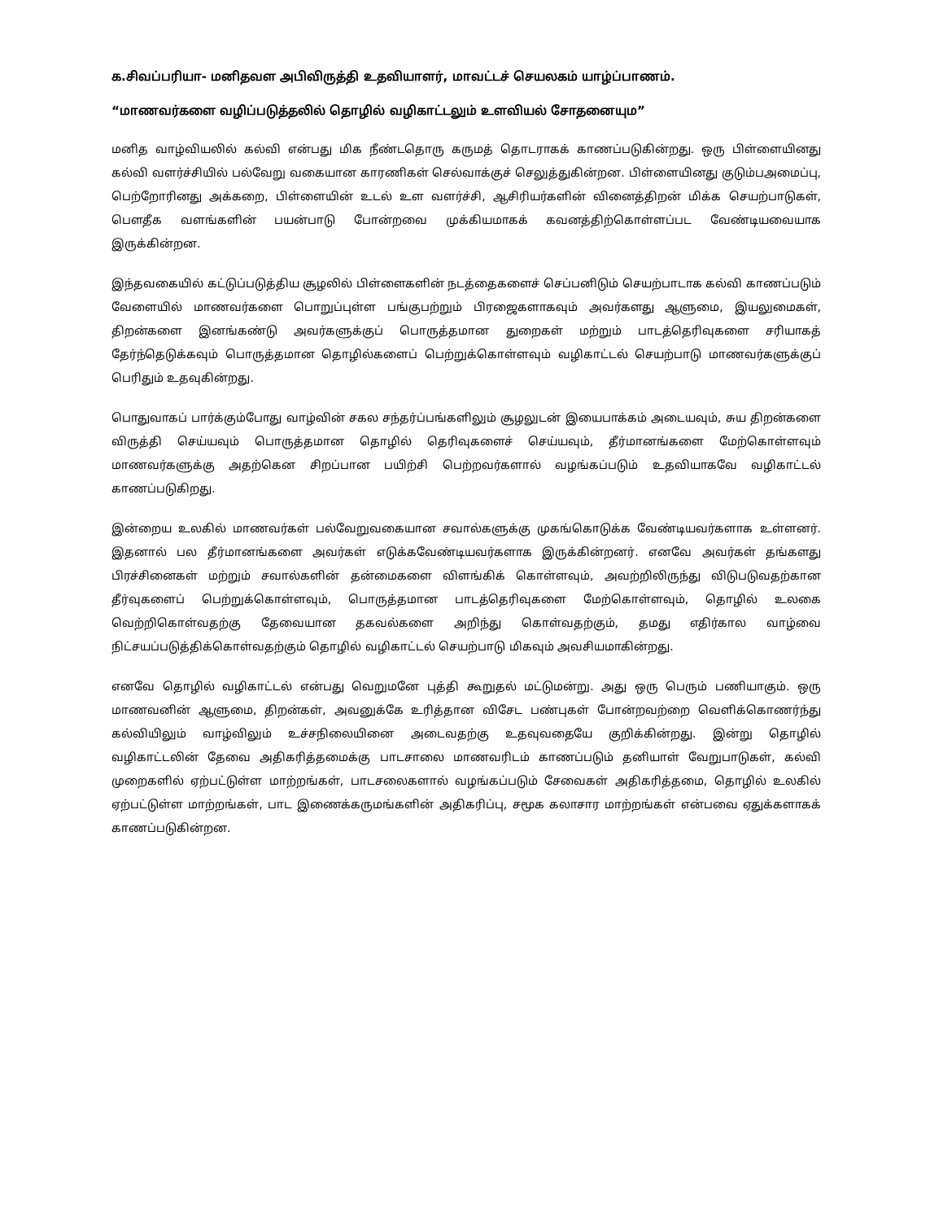க.சிவப்பரியா- மனிதவள அபிவிருத்தி உதவியாளர், மாவட்டச் செயலகம் யாழ்ப்பாணம்.
“மாணவர்களை வழிப்படுத்தலில் தொழில் வழிகாட்டலும் உளவியல் சோதனையும”
மனித வாழ்வியலில் கல்வி என்பது மிக நீண்டதொரு கருமத் தொடராகக் காணப்படுகின்றது. ஒரு பிள்ளையினது கல்வி வளர்ச்சியில் பல்வேறு வகையான காரணிகள் செல்வாக்குச் செலுத்துகின்றன. பிள்ளையினது குடும்பஅமைப்பு, பெற்றோரினது அக்கறை, பிள்ளையின் உடல் உள வளர்ச்சி, ஆசிரியர்களின் வினைத்திறன் மிக்க செயற்பாடுகள், பௌதீக வளங்களின் பயன்பாடு போன்றவை முக்கியமாகக் கவனத்திற்கொள்ளப்பட வேண்டியவையாக இருக்கின்றன.
இந்தவகையில் கட்டுப்படுத்திய சூழலில் பிள்ளைகளின் நடத்தைகளைச் செப்பனிடும் செயற்பாடாக கல்வி காணப்படும் வேளையில் மாணவர்களை பொறுப்புள்ள பங்குபற்றும் பிரஜைகளாகவும் அவர்களது ஆளுமை, இயலுமைகள், திறன்களை இனங்கண்டு அவர்களுக்குப் பொருத்தமான துறைகள் மற்றும் பாடத்தெரிவுகளை சரியாகத் தேர்ந்தெடுக்கவும் பொருத்தமான தொழில்களைப் பெற்றுக்கொள்ளவும் வழிகாட்டல் செயற்பாடு மாணவர்களுக்குப் பெரிதும் உதவுகின்றது.
பொதுவாகப் பார்க்கும்போது வாழ்வின் சகல சந்தர்ப்பங்களிலும் சூழலுடன் இயைபாக்கம் அடையவும், சுய திறன்களை விருத்தி செய்யவும் பொருத்தமான தொழில் தெரிவுகளைச் செய்யவும், தீர்மானங்களை மேற்கொள்ளவும் மாணவர்களுக்கு அதற்கென சிறப்பான பயிற்சி பெற்றவர்களால் வழங்கப்படும் உதவியாகவே வழிகாட்டல் காணப்படுகிறது.
இன்றைய உலகில் மாணவர்கள் பல்வேறுவகையான சவால்களுக்கு முகங்கொடுக்க வேண்டியவர்களாக உள்ளனர். இதனால் பல தீர்மானங்களை அவர்கள் எடுக்கவேண்டியவர்களாக இருக்கின்றனர். எனவே அவர்கள் தங்களது பிரச்சினைகள் மற்றும் சவால்களின் தன்மைகளை விளங்கிக் கொள்ளவும், அவற்றிலிருந்து விடுபடுவதற்கான தீர்வுகளைப் பெற்றுக்கொள்ளவும், பொருத்தமான பாடத்தெரிவுகளை மேற்கொள்ளவும், தொழில் உலகை வெற்றிகொள்வதற்கு தேவையான தகவல்களை அறிந்து கொள்வதற்கும், தமது எதிர்கால வாழ்வை நிட்சயப்படுத்திக்கொள்வதற்கும் தொழில் வழிகாட்டல் செயற்பாடு மிகவும் அவசியமாகின்றது.
எனவே தொழில் வழிகாட்டல் என்பது வெறுமனே புத்தி கூறுதல் மட்டுமன்று. அது ஒரு பெரும் பணியாகும். ஒரு மாணவனின் ஆளுமை, திறன்கள், அவனுக்கே உரித்தான விசேட பண்புகள் போன்றவற்றை வெளிக்கொணர்ந்து கல்வியிலும் வாழ்விலும் உச்சநிலையினை அடைவதற்கு உதவுவதையே குறிக்கின்றது. இன்று தொழில் வழிகாட்டலின் தேவை அதிகரித்தமைக்கு பாடசாலை மாணவரிடம் காணப்படும் தனியாள் வேறுபாடுகள், கல்வி முறைகளில் ஏற்பட்டுள்ள மாற்றங்கள், பாடசலைகளால் வழங்கப்படும் சேவைகள் அதிகரித்தமை, தொழில் உலகில் ஏற்பட்டுள்ள மாற்றங்கள், பாட இணைக்கருமங்களின் அதிகரிப்பு, சமூக கலாசார மாற்றங்கள் என்பவை ஏதுக்களாகக் காணப்படுகின்றன.